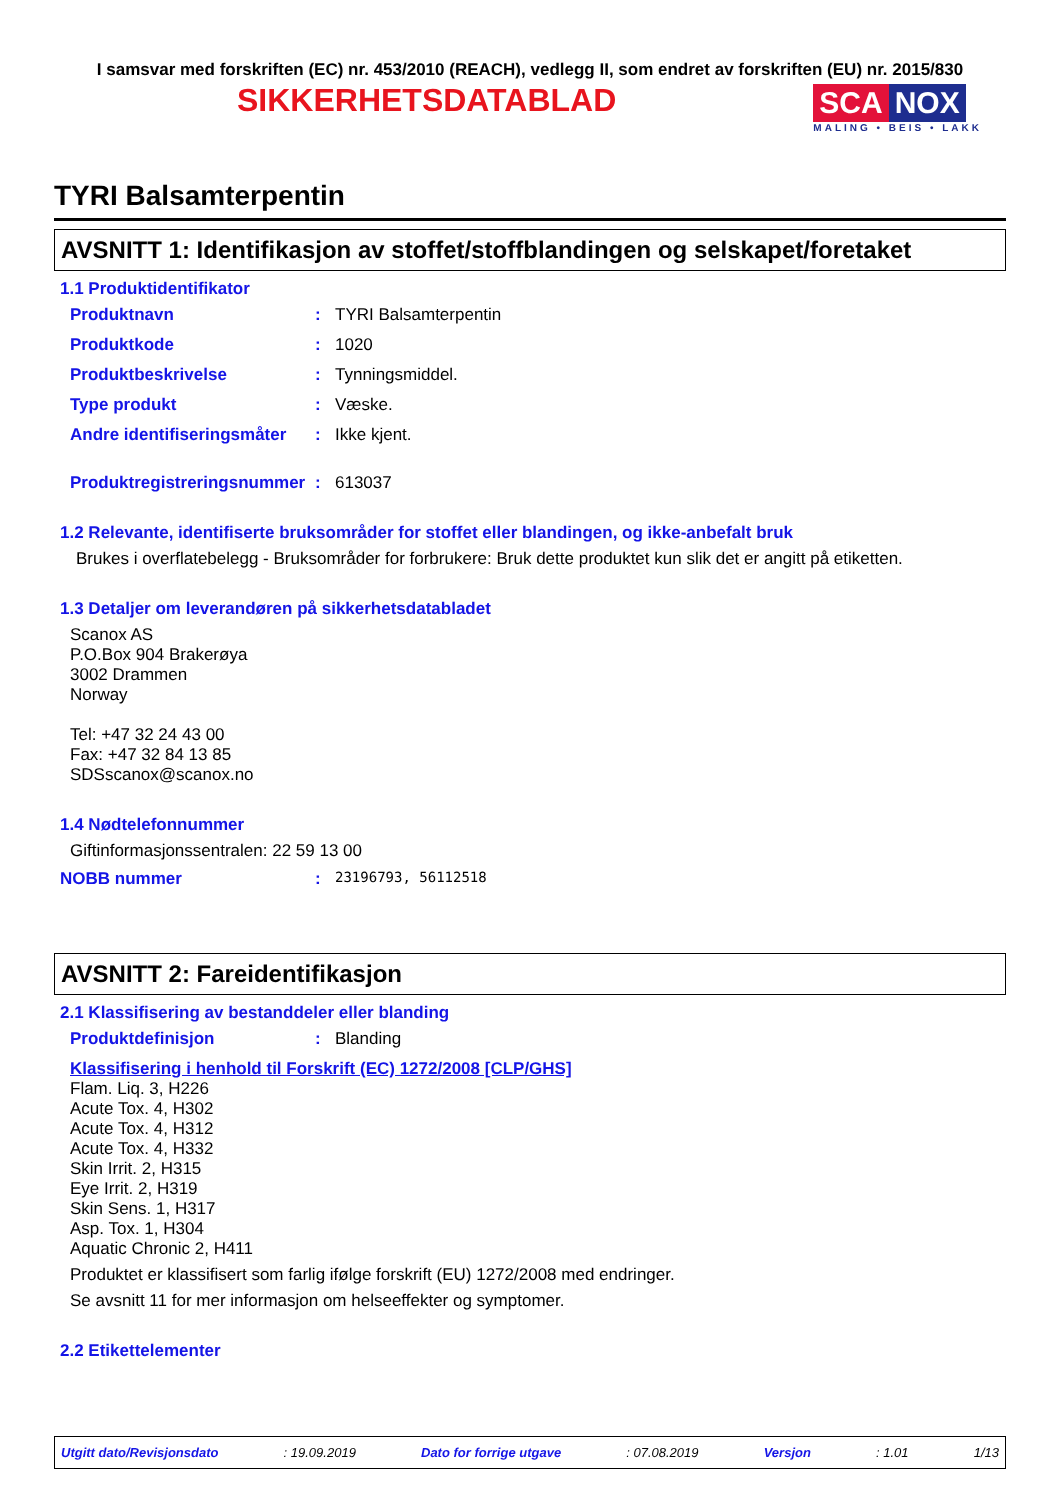I samsvar med forskriften (EC) nr. 453/2010 (REACH), vedlegg II, som endret av forskriften (EU) nr. 2015/830
SIKKERHETSDATABLAD
SCA NOX
MALING • BEIS • LAKK
TYRI Balsamterpentin
AVSNITT 1: Identifikasjon av stoffet/stoffblandingen og selskapet/foretaket
1.1 Produktidentifikator
Produktnavn: TYRI Balsamterpentin
Produktkode: 1020
Produktbeskrivelse: Tynningsmiddel.
Type produkt: Væske.
Andre identifiseringsmåter: Ikke kjent.
Produktregistreringsnummer: 613037
1.2 Relevante, identifiserte bruksområder for stoffet eller blandingen, og ikke-anbefalt bruk
Brukes i overflatebelegg - Bruksområder for forbrukere: Bruk dette produktet kun slik det er angitt på etiketten.
1.3 Detaljer om leverandøren på sikkerhetsdatabladet
Scanox AS
P.O.Box 904 Brakerøya
3002 Drammen
Norway
Tel: +47 32 24 43 00
Fax: +47 32 84 13 85
SDSscanox@scanox.no
1.4 Nødtelefonnummer
Giftinformasjonssentralen: 22 59 13 00
NOBB nummer: 23196793, 56112518
AVSNITT 2: Fareidentifikasjon
2.1 Klassifisering av bestanddeler eller blanding
Produktdefinisjon: Blanding
Klassifisering i henhold til Forskrift (EC) 1272/2008 [CLP/GHS]
Flam. Liq. 3, H226
Acute Tox. 4, H302
Acute Tox. 4, H312
Acute Tox. 4, H332
Skin Irrit. 2, H315
Eye Irrit. 2, H319
Skin Sens. 1, H317
Asp. Tox. 1, H304
Aquatic Chronic 2, H411
Produktet er klassifisert som farlig ifølge forskrift (EU) 1272/2008 med endringer.
Se avsnitt 11 for mer informasjon om helseeffekter og symptomer.
2.2 Etikettelementer
Utgitt dato/Revisjonsdato: 19.09.2019 Dato for forrige utgave: 07.08.2019 Versjon: 1.01 1/13